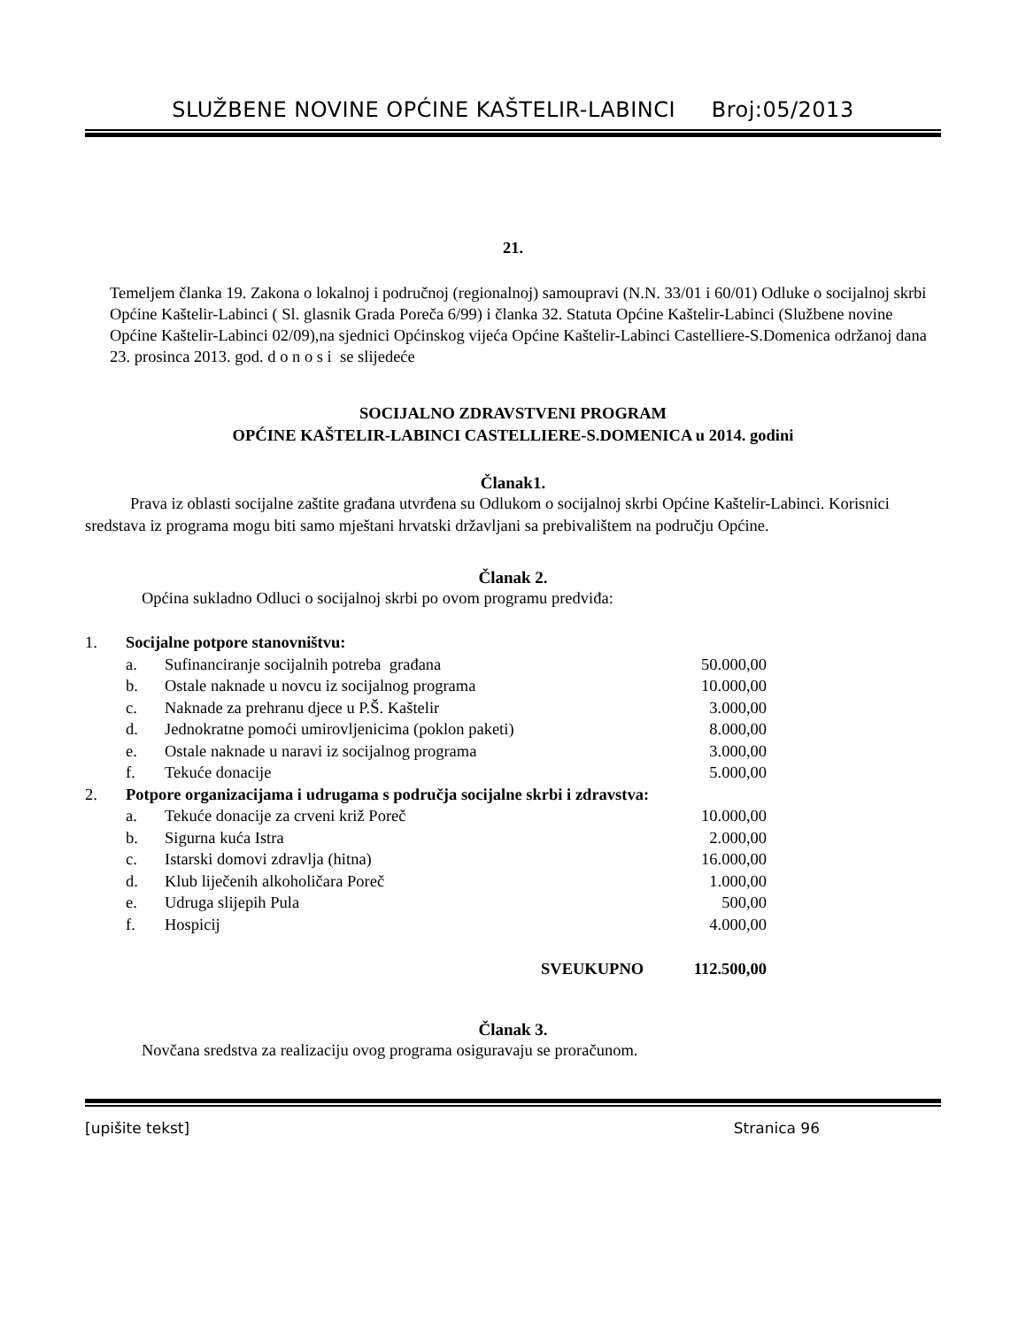SLUŽBENE NOVINE OPĆINE KAŠTELIR-LABINCI Broj:05/2013
21.
Temeljem članka 19. Zakona o lokalnoj i područnoj (regionalnoj) samoupravi (N.N. 33/01 i 60/01) Odluke o socijalnoj skrbi Općine Kaštelir-Labinci ( Sl. glasnik Grada Poreča 6/99) i članka 32. Statuta Općine Kaštelir-Labinci (Službene novine Općine Kaštelir-Labinci 02/09),na sjednici Općinskog vijeća Općine Kaštelir-Labinci Castelliere-S.Domenica održanoj dana 23. prosinca 2013. god. d o n o s i se slijedeće
SOCIJALNO ZDRAVSTVENI PROGRAM
OPĆINE KAŠTELIR-LABINCI CASTELLIERE-S.DOMENICA u 2014. godini
Članak1.
Prava iz oblasti socijalne zaštite građana utvrđena su Odlukom o socijalnoj skrbi Općine Kaštelir-Labinci. Korisnici sredstava iz programa mogu biti samo mještani hrvatski državljani sa prebivalištem na području Općine.
Članak 2.
Općina sukladno Odluci o socijalnoj skrbi po ovom programu predviđa:
| 1. | Socijalne potpore stanovništvu: | | |
| | a. | Sufinanciranje socijalnih potreba građana | 50.000,00 |
| | b. | Ostale naknade u novcu iz socijalnog programa | 10.000,00 |
| | c. | Naknade za prehranu djece u P.Š. Kaštelir | 3.000,00 |
| | d. | Jednokratne pomoći umirovljenicima (poklon paketi) | 8.000,00 |
| | e. | Ostale naknade u naravi iz socijalnog programa | 3.000,00 |
| | f. | Tekuće donacije | 5.000,00 |
| 2. | Potpore organizacijama i udrugama s područja socijalne skrbi i zdravstva: | | |
| | a. | Tekuće donacije za crveni križ Poreč | 10.000,00 |
| | b. | Sigurna kuća Istra | 2.000,00 |
| | c. | Istarski domovi zdravlja (hitna) | 16.000,00 |
| | d. | Klub liječenih alkoholičara Poreč | 1.000,00 |
| | e. | Udruga slijepih Pula | 500,00 |
| | f. | Hospicij | 4.000,00 |
| SVEUKUPNO | | | 112.500,00 |
Članak 3.
Novčana sredstva za realizaciju ovog programa osiguravaju se proračunom.
[upišite tekst] Stranica 96